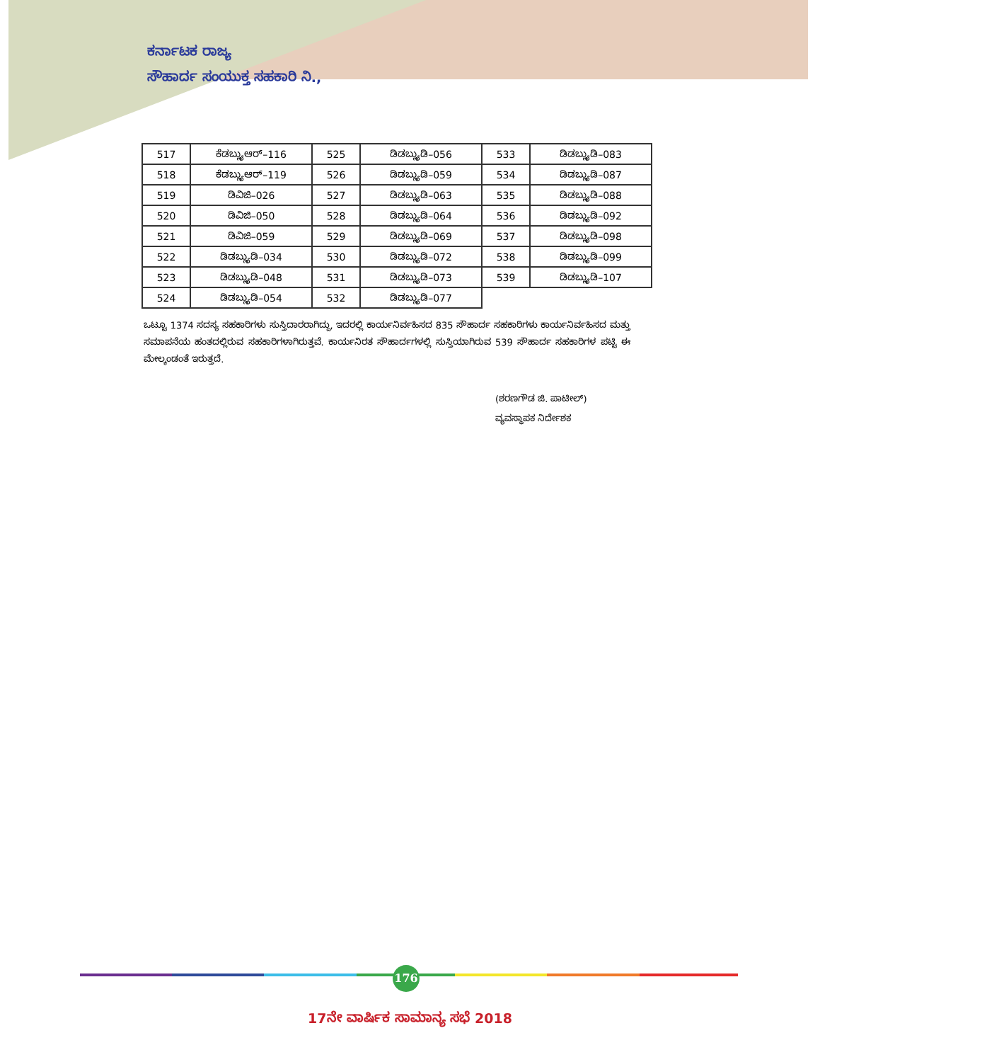ಕರ್ನಾಟಕ ರಾಜ್ಯ
ಸೌಹಾರ್ದ ಸಂಯುಕ್ತ ಸಹಕಾರಿ ನಿ.,
| 517 | ಕೆಡಬ್ಲ್ಯುಆರ್–116 | 525 | ಡಿಡಬ್ಲ್ಯುಡಿ–056 | 533 | ಡಿಡಬ್ಲ್ಯುಡಿ–083 |
| 518 | ಕೆಡಬ್ಲ್ಯುಆರ್–119 | 526 | ಡಿಡಬ್ಲ್ಯುಡಿ–059 | 534 | ಡಿಡಬ್ಲ್ಯುಡಿ–087 |
| 519 | ಡಿವಿಜಿ–026 | 527 | ಡಿಡಬ್ಲ್ಯುಡಿ–063 | 535 | ಡಿಡಬ್ಲ್ಯುಡಿ–088 |
| 520 | ಡಿವಿಜಿ–050 | 528 | ಡಿಡಬ್ಲ್ಯುಡಿ–064 | 536 | ಡಿಡಬ್ಲ್ಯುಡಿ–092 |
| 521 | ಡಿವಿಜಿ–059 | 529 | ಡಿಡಬ್ಲ್ಯುಡಿ–069 | 537 | ಡಿಡಬ್ಲ್ಯುಡಿ–098 |
| 522 | ಡಿಡಬ್ಲ್ಯುಡಿ–034 | 530 | ಡಿಡಬ್ಲ್ಯುಡಿ–072 | 538 | ಡಿಡಬ್ಲ್ಯುಡಿ–099 |
| 523 | ಡಿಡಬ್ಲ್ಯುಡಿ–048 | 531 | ಡಿಡಬ್ಲ್ಯುಡಿ–073 | 539 | ಡಿಡಬ್ಲ್ಯುಡಿ–107 |
| 524 | ಡಿಡಬ್ಲ್ಯುಡಿ–054 | 532 | ಡಿಡಬ್ಲ್ಯುಡಿ–077 | | |
ಒಟ್ಟೂ 1374 ಸದಸ್ಯ ಸಹಕಾರಿಗಳು ಸುಸ್ತಿದಾರರಾಗಿದ್ದು, ಇದರಲ್ಲಿ ಕಾರ್ಯನಿರ್ವಹಿಸದ 835 ಸೌಹಾರ್ದ ಸಹಕಾರಿಗಳು ಕಾರ್ಯನಿರ್ವಹಿಸದ ಮತ್ತು ಸಮಾಪನೆಯ ಹಂತದಲ್ಲಿರುವ ಸಹಕಾರಿಗಳಾಗಿರುತ್ತವೆ. ಕಾರ್ಯನಿರತ ಸೌಹಾರ್ದಗಳಲ್ಲಿ ಸುಸ್ತಿಯಾಗಿರುವ 539 ಸೌಹಾರ್ದ ಸಹಕಾರಿಗಳ ಪಟ್ಟಿ ಈ ಮೇಲ್ಕಂಡಂತೆ ಇರುತ್ತದೆ.
(ಶರಣಗೌಡ ಜಿ. ಪಾಟೀಲ್)
ವ್ಯವಸ್ಥಾಪಕ ನಿರ್ದೇಶಕ
176
17ನೇ ವಾರ್ಷಿಕ ಸಾಮಾನ್ಯ ಸಭೆ 2018